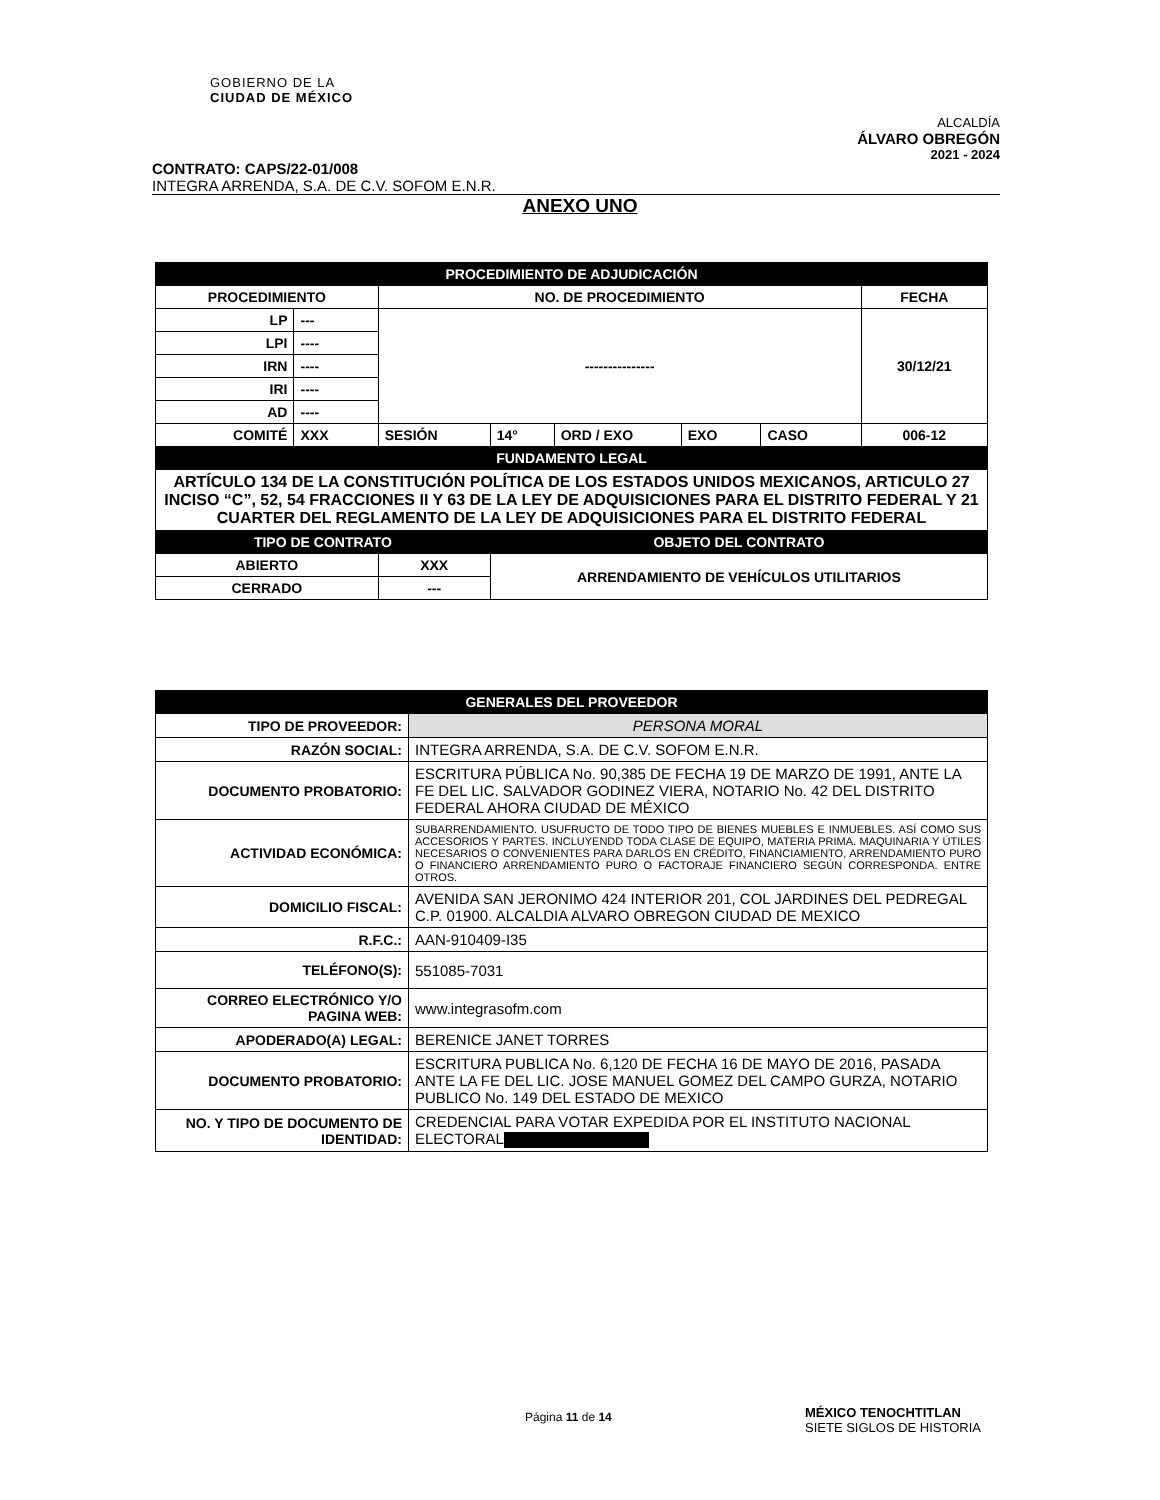GOBIERNO DE LA
CIUDAD DE MÉXICO
ALCALDÍA
ÁLVARO OBREGÓN
2021 - 2024
CONTRATO: CAPS/22-01/008
INTEGRA ARRENDA, S.A. DE C.V. SOFOM E.N.R.
ANEXO UNO
| PROCEDIMIENTO DE ADJUDICACIÓN | | | | | | | |
| PROCEDIMIENTO | | NO. DE PROCEDIMIENTO | | | | | FECHA |
| LP | --- | --------------- | | | | | 30/12/21 |
| LPI | ---- | | | | | | |
| IRN | ---- | | | | | | |
| IRI | ---- | | | | | | |
| AD | ---- | | | | | | |
| COMITÉ | XXX | SESIÓN | 14° | ORD / EXO | EXO | CASO | 006-12 |
| FUNDAMENTO LEGAL | | | | | | | |
| ARTÍCULO 134 DE LA CONSTITUCIÓN POLÍTICA DE LOS ESTADOS UNIDOS MEXICANOS, ARTICULO 27 INCISO “C”, 52, 54 FRACCIONES II Y 63 DE LA LEY DE ADQUISICIONES PARA EL DISTRITO FEDERAL Y 21 CUARTER DEL REGLAMENTO DE LA LEY DE ADQUISICIONES PARA EL DISTRITO FEDERAL | | | | | | | |
| TIPO DE CONTRATO | | | OBJETO DEL CONTRATO | | | | |
| ABIERTO | | XXX | ARRENDAMIENTO DE VEHÍCULOS UTILITARIOS | | | | |
| CERRADO | | --- | | | | | |
| GENERALES DEL PROVEEDOR | |
| TIPO DE PROVEEDOR: | PERSONA MORAL |
| RAZÓN SOCIAL: | INTEGRA ARRENDA, S.A. DE C.V. SOFOM E.N.R. |
| DOCUMENTO PROBATORIO: | ESCRITURA PÚBLICA No. 90,385 DE FECHA 19 DE MARZO DE 1991, ANTE LA FE DEL LIC. SALVADOR GODINEZ VIERA, NOTARIO No. 42 DEL DISTRITO FEDERAL AHORA CIUDAD DE MÉXICO |
| ACTIVIDAD ECONÓMICA: | SUBARRENDAMIENTO. USUFRUCTO DE TODO TIPO DE BIENES MUEBLES E INMUEBLES. ASÍ COMO SUS ACCESORIOS Y PARTES. INCLUYENDD TODA CLASE DE EQUIPO, MATERIA PRIMA. MAQUINARIA Y ÚTILES NECESARIOS O CONVENIENTES PARA DARLOS EN CRÉDITO, FINANCIAMIENTO, ARRENDAMIENTO PURO O FINANCIERO ARRENDAMIENTO PURO O FACTORAJE FINANCIERO SEGÚN CORRESPONDA. ENTRE OTROS. |
| DOMICILIO FISCAL: | AVENIDA SAN JERONIMO 424 INTERIOR 201, COL JARDINES DEL PEDREGAL C.P. 01900. ALCALDIA ALVARO OBREGON CIUDAD DE MEXICO |
| R.F.C.: | AAN-910409-I35 |
| TELÉFONO(S): | 551085-7031 |
| CORREO ELECTRÓNICO Y/O PAGINA WEB: | www.integrasofm.com |
| APODERADO(A) LEGAL: | BERENICE JANET TORRES |
| DOCUMENTO PROBATORIO: | ESCRITURA PUBLICA No. 6,120 DE FECHA 16 DE MAYO DE 2016, PASADA ANTE LA FE DEL LIC. JOSE MANUEL GOMEZ DEL CAMPO GURZA, NOTARIO PUBLICO No. 149 DEL ESTADO DE MEXICO |
| NO. Y TIPO DE DOCUMENTO DE IDENTIDAD: | CREDENCIAL PARA VOTAR EXPEDIDA POR EL INSTITUTO NACIONAL ELECTORAL |
Página 11 de 14
MÉXICO TENOCHTITLAN
SIETE SIGLOS DE HISTORIA